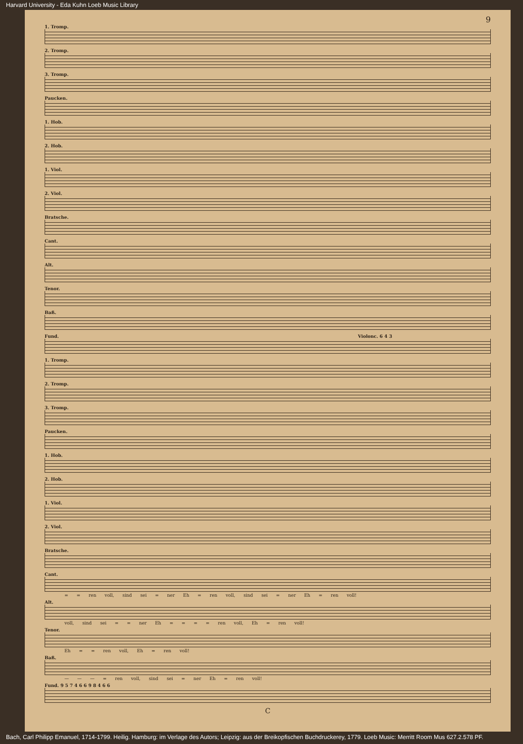Harvard University - Eda Kuhn Loeb Music Library
9
1. Tromp.
2. Tromp.
3. Tromp.
Paucken.
1. Hob.
2. Hob.
1. Viol.
2. Viol.
Bratsche.
Cant.
Alt.
Tenor.
Baß.
Fund. Violonc. 6 4 3
1. Tromp.
2. Tromp.
3. Tromp.
Paucken.
1. Hob.
2. Hob.
1. Viol.
2. Viol.
Bratsche.
Cant.
= = ren voll, sind sei = ner Eh = ren voll, sind sei = ner Eh = ren voll!
Alt.
voll, sind sei = = ner Eh = = = = ren voll, Eh = ren voll!
Tenor.
Eh = = ren voll, Eh = ren voll!
Baß.
— — — = ren voll, sind sei = ner Eh = ren voll!
Fund. 9 5 7 4 6 6 9 8 4 6 6
C
Bach, Carl Philipp Emanuel, 1714-1799. Heilig. Hamburg: im Verlage des Autors; Leipzig: aus der Breikopfischen Buchdruckerey, 1779. Loeb Music: Merritt Room Mus 627.2.578 PF.